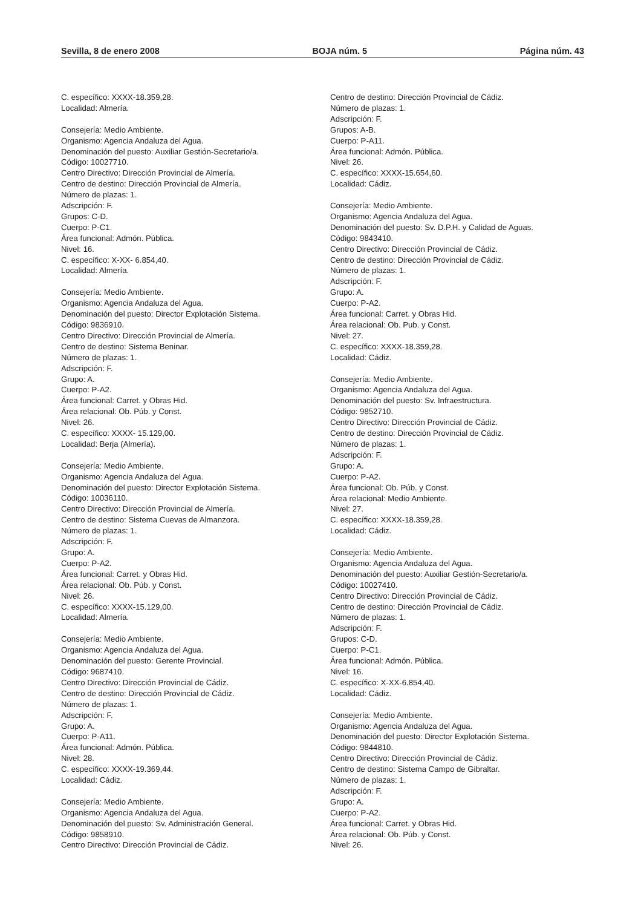Sevilla, 8 de enero 2008 BOJA núm. 5 Página núm. 43
C. específico: XXXX-18.359,28.
Localidad: Almería.
Consejería: Medio Ambiente.
Organismo: Agencia Andaluza del Agua.
Denominación del puesto: Auxiliar Gestión-Secretario/a.
Código: 10027710.
Centro Directivo: Dirección Provincial de Almería.
Centro de destino: Dirección Provincial de Almería.
Número de plazas: 1.
Adscripción: F.
Grupos: C-D.
Cuerpo: P-C1.
Área funcional: Admón. Pública.
Nivel: 16.
C. específico: X-XX- 6.854,40.
Localidad: Almería.
Consejería: Medio Ambiente.
Organismo: Agencia Andaluza del Agua.
Denominación del puesto: Director Explotación Sistema.
Código: 9836910.
Centro Directivo: Dirección Provincial de Almería.
Centro de destino: Sistema Beninar.
Número de plazas: 1.
Adscripción: F.
Grupo: A.
Cuerpo: P-A2.
Área funcional: Carret. y Obras Hid.
Área relacional: Ob. Púb. y Const.
Nivel: 26.
C. específico: XXXX- 15.129,00.
Localidad: Berja (Almería).
Consejería: Medio Ambiente.
Organismo: Agencia Andaluza del Agua.
Denominación del puesto: Director Explotación Sistema.
Código: 10036110.
Centro Directivo: Dirección Provincial de Almería.
Centro de destino: Sistema Cuevas de Almanzora.
Número de plazas: 1.
Adscripción: F.
Grupo: A.
Cuerpo: P-A2.
Área funcional: Carret. y Obras Hid.
Área relacional: Ob. Púb. y Const.
Nivel: 26.
C. específico: XXXX-15.129,00.
Localidad: Almería.
Consejería: Medio Ambiente.
Organismo: Agencia Andaluza del Agua.
Denominación del puesto: Gerente Provincial.
Código: 9687410.
Centro Directivo: Dirección Provincial de Cádiz.
Centro de destino: Dirección Provincial de Cádiz.
Número de plazas: 1.
Adscripción: F.
Grupo: A.
Cuerpo: P-A11.
Área funcional: Admón. Pública.
Nivel: 28.
C. específico: XXXX-19.369,44.
Localidad: Cádiz.
Consejería: Medio Ambiente.
Organismo: Agencia Andaluza del Agua.
Denominación del puesto: Sv. Administración General.
Código: 9858910.
Centro Directivo: Dirección Provincial de Cádiz.
Centro de destino: Dirección Provincial de Cádiz.
Número de plazas: 1.
Adscripción: F.
Grupos: A-B.
Cuerpo: P-A11.
Área funcional: Admón. Pública.
Nivel: 26.
C. específico: XXXX-15.654,60.
Localidad: Cádiz.
Consejería: Medio Ambiente.
Organismo: Agencia Andaluza del Agua.
Denominación del puesto: Sv. D.P.H. y Calidad de Aguas.
Código: 9843410.
Centro Directivo: Dirección Provincial de Cádiz.
Centro de destino: Dirección Provincial de Cádiz.
Número de plazas: 1.
Adscripción: F.
Grupo: A.
Cuerpo: P-A2.
Área funcional: Carret. y Obras Hid.
Área relacional: Ob. Pub. y Const.
Nivel: 27.
C. específico: XXXX-18.359,28.
Localidad: Cádiz.
Consejería: Medio Ambiente.
Organismo: Agencia Andaluza del Agua.
Denominación del puesto: Sv. Infraestructura.
Código: 9852710.
Centro Directivo: Dirección Provincial de Cádiz.
Centro de destino: Dirección Provincial de Cádiz.
Número de plazas: 1.
Adscripción: F.
Grupo: A.
Cuerpo: P-A2.
Área funcional: Ob. Púb. y Const.
Área relacional: Medio Ambiente.
Nivel: 27.
C. específico: XXXX-18.359,28.
Localidad: Cádiz.
Consejería: Medio Ambiente.
Organismo: Agencia Andaluza del Agua.
Denominación del puesto: Auxiliar Gestión-Secretario/a.
Código: 10027410.
Centro Directivo: Dirección Provincial de Cádiz.
Centro de destino: Dirección Provincial de Cádiz.
Número de plazas: 1.
Adscripción: F.
Grupos: C-D.
Cuerpo: P-C1.
Área funcional: Admón. Pública.
Nivel: 16.
C. específico: X-XX-6.854,40.
Localidad: Cádiz.
Consejería: Medio Ambiente.
Organismo: Agencia Andaluza del Agua.
Denominación del puesto: Director Explotación Sistema.
Código: 9844810.
Centro Directivo: Dirección Provincial de Cádiz.
Centro de destino: Sistema Campo de Gibraltar.
Número de plazas: 1.
Adscripción: F.
Grupo: A.
Cuerpo: P-A2.
Área funcional: Carret. y Obras Hid.
Área relacional: Ob. Púb. y Const.
Nivel: 26.